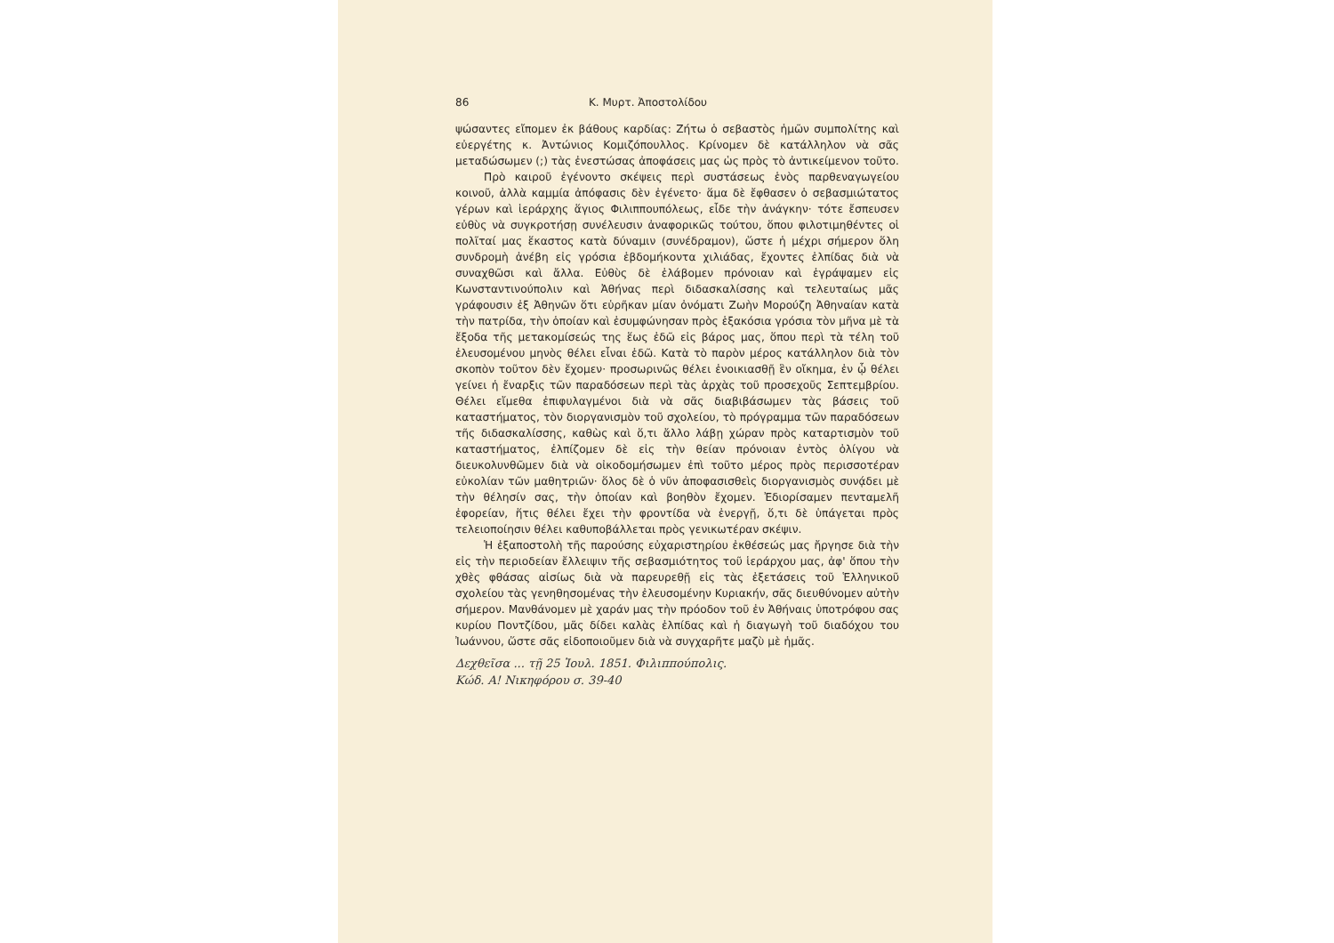86 Κ. Μυρτ. Ἀποστολίδου
ψώσαντες εἴπομεν ἐκ βάθους καρδίας: Ζήτω ὁ σεβαστὸς ἡμῶν συμπολίτης καὶ εὐεργέτης κ. Ἀντώνιος Κομιζόπουλλος. Κρίνομεν δὲ κατάλληλον νὰ σᾶς μεταδώσωμεν (;) τὰς ἐνεστώσας ἀποφάσεις μας ὡς πρὸς τὸ ἀντικείμενον τοῦτο.
Πρὸ καιροῦ ἐγένοντο σκέψεις περὶ συστάσεως ἑνὸς παρθεναγωγείου κοινοῦ, ἀλλὰ καμμία ἀπόφασις δὲν ἐγένετο· ἅμα δὲ ἔφθασεν ὁ σεβασμιώτατος γέρων καὶ ἱεράρχης ἅγιος Φιλιππουπόλεως, εἶδε τὴν ἀνάγκην· τότε ἔσπευσεν εὐθὺς νὰ συγκροτήσῃ συνέλευσιν ἀναφορικῶς τούτου, ὅπου φιλοτιμηθέντες οἱ πολῖταί μας ἕκαστος κατὰ δύναμιν (συνέδραμον), ὥστε ἡ μέχρι σήμερον ὅλη συνδρομὴ ἀνέβη εἰς γρόσια ἑβδομήκοντα χιλιάδας, ἔχοντες ἐλπίδας διὰ νὰ συναχθῶσι καὶ ἄλλα. Εὐθὺς δὲ ἐλάβομεν πρόνοιαν καὶ ἐγράψαμεν εἰς Κωνσταντινούπολιν καὶ Ἀθήνας περὶ διδασκαλίσσης καὶ τελευταίως μᾶς γράφουσιν ἐξ Ἀθηνῶν ὅτι εὑρῆκαν μίαν ὀνόματι Ζωὴν Μορούζη Ἀθηναίαν κατὰ τὴν πατρίδα, τὴν ὁποίαν καὶ ἐσυμφώνησαν πρὸς ἑξακόσια γρόσια τὸν μῆνα μὲ τὰ ἔξοδα τῆς μετακομίσεώς της ἕως ἐδῶ εἰς βάρος μας, ὅπου περὶ τὰ τέλη τοῦ ἐλευσομένου μηνὸς θέλει εἶναι ἐδῶ. Κατὰ τὸ παρὸν μέρος κατάλληλον διὰ τὸν σκοπὸν τοῦτον δὲν ἔχομεν· προσωρινῶς θέλει ἐνοικιασθῇ ἓν οἴκημα, ἐν ᾧ θέλει γείνει ἡ ἔναρξις τῶν παραδόσεων περὶ τὰς ἀρχὰς τοῦ προσεχοῦς Σεπτεμβρίου. Θέλει εἴμεθα ἐπιφυλαγμένοι διὰ νὰ σᾶς διαβιβάσωμεν τὰς βάσεις τοῦ καταστήματος, τὸν διοργανισμὸν τοῦ σχολείου, τὸ πρόγραμμα τῶν παραδόσεων τῆς διδασκαλίσσης, καθὼς καὶ ὅ,τι ἄλλο λάβῃ χώραν πρὸς καταρτισμὸν τοῦ καταστήματος, ἐλπίζομεν δὲ εἰς τὴν θείαν πρόνοιαν ἐντὸς ὀλίγου νὰ διευκολυνθῶμεν διὰ νὰ οἰκοδομήσωμεν ἐπὶ τοῦτο μέρος πρὸς περισσοτέραν εὐκολίαν τῶν μαθητριῶν· ὅλος δὲ ὁ νῦν ἀποφασισθεὶς διοργανισμὸς συνᾴδει μὲ τὴν θέλησίν σας, τὴν ὁποίαν καὶ βοηθὸν ἔχομεν. Ἐδιορίσαμεν πενταμελῆ ἐφορείαν, ἥτις θέλει ἔχει τὴν φροντίδα νὰ ἐνεργῇ, ὅ,τι δὲ ὑπάγεται πρὸς τελειοποίησιν θέλει καθυποβάλλεται πρὸς γενικωτέραν σκέψιν.
Ἡ ἐξαποστολὴ τῆς παρούσης εὐχαριστηρίου ἐκθέσεώς μας ἤργησε διὰ τὴν εἰς τὴν περιοδείαν ἔλλειψιν τῆς σεβασμιότητος τοῦ ἱεράρχου μας, ἀφ' ὅπου τὴν χθὲς φθάσας αἰσίως διὰ νὰ παρευρεθῇ εἰς τὰς ἐξετάσεις τοῦ Ἑλληνικοῦ σχολείου τὰς γενηθησομένας τὴν ἐλευσομένην Κυριακήν, σᾶς διευθύνομεν αὐτὴν σήμερον. Μανθάνομεν μὲ χαράν μας τὴν πρόοδον τοῦ ἐν Ἀθήναις ὑποτρόφου σας κυρίου Ποντζίδου, μᾶς δίδει καλὰς ἐλπίδας καὶ ἡ διαγωγὴ τοῦ διαδόχου του Ἰωάννου, ὥστε σᾶς εἰδοποιοῦμεν διὰ νὰ συγχαρῆτε μαζὺ μὲ ἡμᾶς.
Δεχθεῖσα ... τῇ 25 Ἰουλ. 1851. Φιλιππούπολις.
Κώδ. Α! Νικηφόρου σ. 39-40